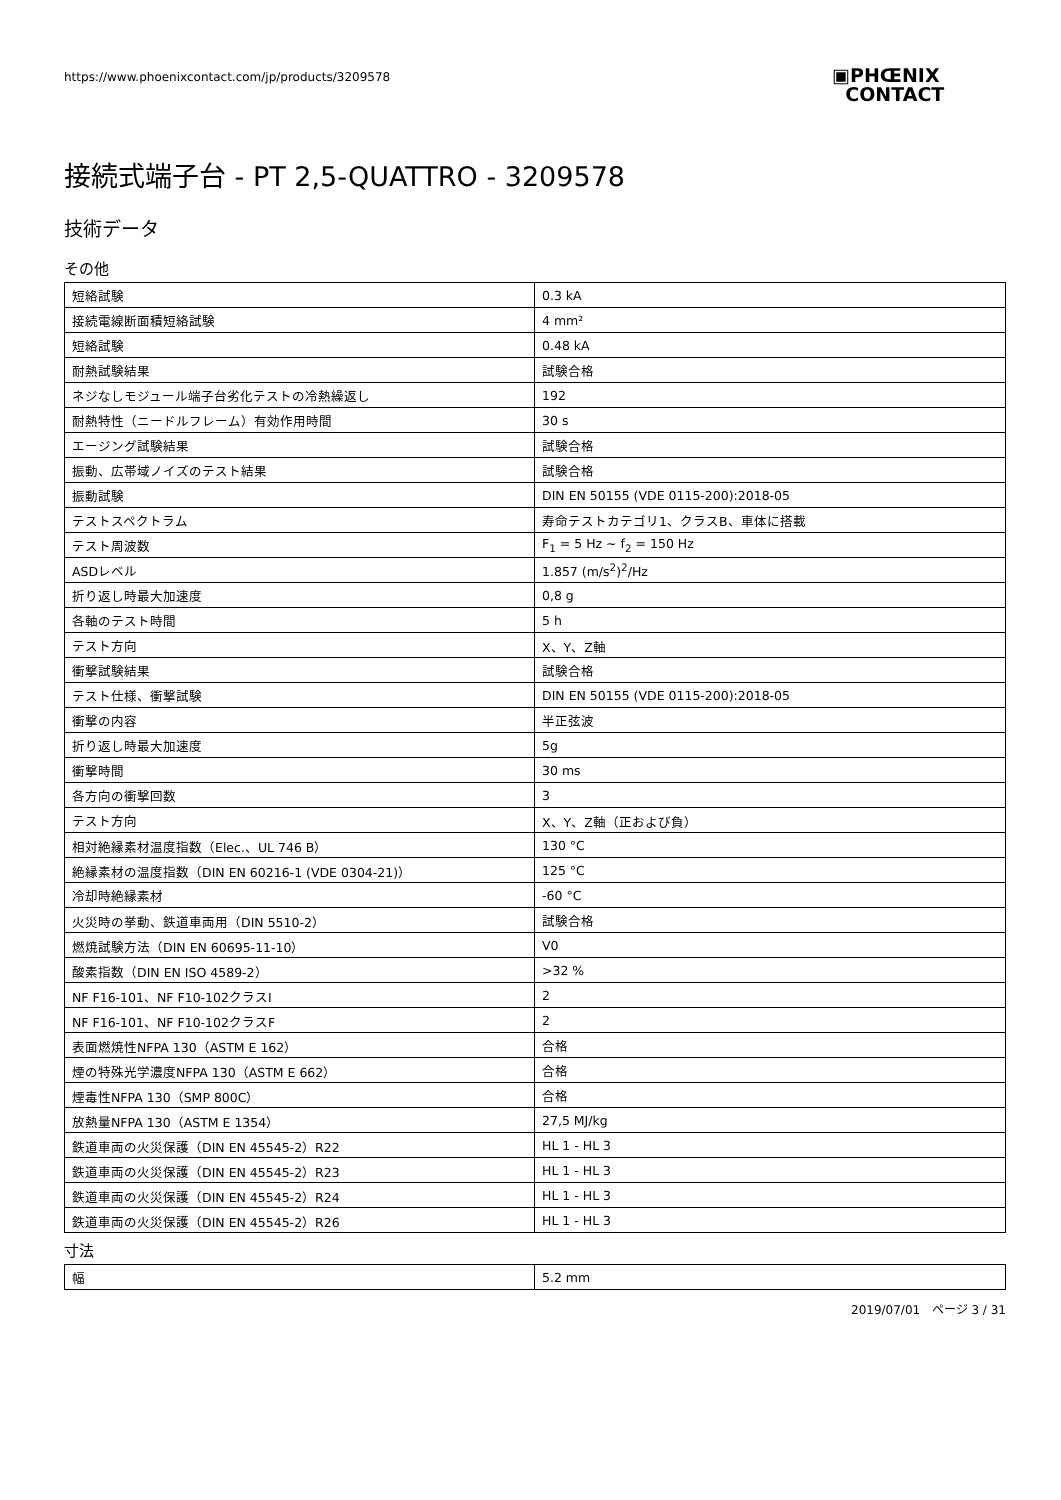https://www.phoenixcontact.com/jp/products/3209578
▣PHŒNIX
CONTACT
接続式端子台 - PT 2,5-QUATTRO - 3209578
技術データ
その他
| 短絡試験 | 0.3 kA |
| 接続電線断面積短絡試験 | 4 mm² |
| 短絡試験 | 0.48 kA |
| 耐熱試験結果 | 試験合格 |
| ネジなしモジュール端子台劣化テストの冷熱繰返し | 192 |
| 耐熱特性（ニードルフレーム）有効作用時間 | 30 s |
| エージング試験結果 | 試験合格 |
| 振動、広帯域ノイズのテスト結果 | 試験合格 |
| 振動試験 | DIN EN 50155 (VDE 0115-200):2018-05 |
| テストスペクトラム | 寿命テストカテゴリ1、クラスB、車体に搭載 |
| テスト周波数 | F<sub>1</sub> = 5 Hz ~ f<sub>2</sub> = 150 Hz |
| ASDレベル | 1.857 (m/s<sup>2</sup>)<sup>2</sup>/Hz |
| 折り返し時最大加速度 | 0,8 g |
| 各軸のテスト時間 | 5 h |
| テスト方向 | X、Y、Z軸 |
| 衝撃試験結果 | 試験合格 |
| テスト仕様、衝撃試験 | DIN EN 50155 (VDE 0115-200):2018-05 |
| 衝撃の内容 | 半正弦波 |
| 折り返し時最大加速度 | 5g |
| 衝撃時間 | 30 ms |
| 各方向の衝撃回数 | 3 |
| テスト方向 | X、Y、Z軸（正および負） |
| 相対絶縁素材温度指数（Elec.、UL 746 B） | 130 °C |
| 絶縁素材の温度指数（DIN EN 60216-1 (VDE 0304-21)） | 125 °C |
| 冷却時絶縁素材 | -60 °C |
| 火災時の挙動、鉄道車両用（DIN 5510-2） | 試験合格 |
| 燃焼試験方法（DIN EN 60695-11-10） | V0 |
| 酸素指数（DIN EN ISO 4589-2） | >32 % |
| NF F16-101、NF F10-102クラスI | 2 |
| NF F16-101、NF F10-102クラスF | 2 |
| 表面燃焼性NFPA 130（ASTM E 162） | 合格 |
| 煙の特殊光学濃度NFPA 130（ASTM E 662） | 合格 |
| 煙毒性NFPA 130（SMP 800C） | 合格 |
| 放熱量NFPA 130（ASTM E 1354） | 27,5 MJ/kg |
| 鉄道車両の火災保護（DIN EN 45545-2）R22 | HL 1 - HL 3 |
| 鉄道車両の火災保護（DIN EN 45545-2）R23 | HL 1 - HL 3 |
| 鉄道車両の火災保護（DIN EN 45545-2）R24 | HL 1 - HL 3 |
| 鉄道車両の火災保護（DIN EN 45545-2）R26 | HL 1 - HL 3 |
寸法
| 幅 | 5.2 mm |
2019/07/01 ページ 3 / 31